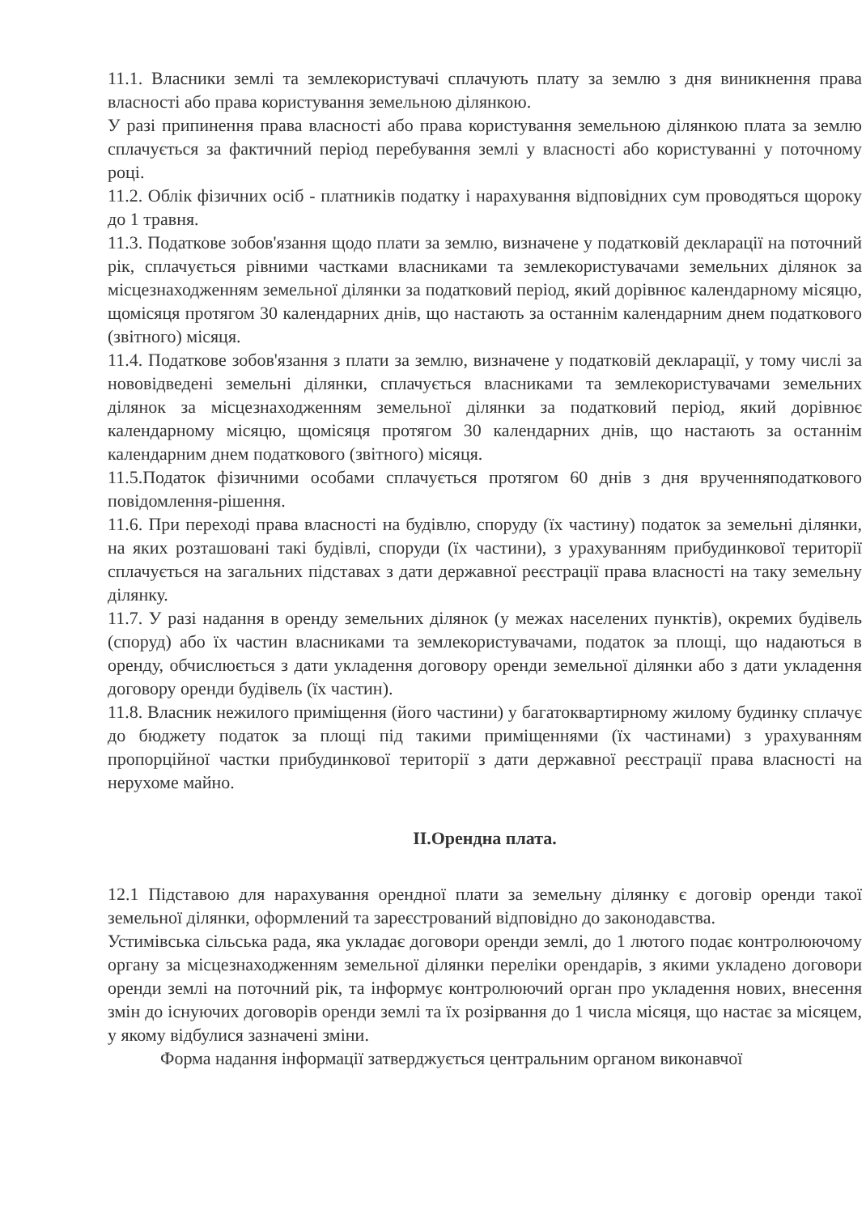11.1. Власники землі та землекористувачі сплачують плату за землю з дня виникнення права власності або права користування земельною ділянкою.
У разі припинення права власності або права користування земельною ділянкою плата за землю сплачується за фактичний період перебування землі у власності або користуванні у поточному році.
11.2. Облік фізичних осіб - платників податку і нарахування відповідних сум проводяться щороку до 1 травня.
11.3. Податкове зобов'язання щодо плати за землю, визначене у податковій декларації на поточний рік, сплачується рівними частками власниками та землекористувачами земельних ділянок за місцезнаходженням земельної ділянки за податковий період, який дорівнює календарному місяцю, щомісяця протягом 30 календарних днів, що настають за останнім календарним днем податкового (звітного) місяця.
11.4. Податкове зобов'язання з плати за землю, визначене у податковій декларації, у тому числі за нововідведені земельні ділянки, сплачується власниками та землекористувачами земельних ділянок за місцезнаходженням земельної ділянки за податковий період, який дорівнює календарному місяцю, щомісяця протягом 30 календарних днів, що настають за останнім календарним днем податкового (звітного) місяця.
11.5.Податок фізичними особами сплачується протягом 60 днів з дня врученняподаткового повідомлення-рішення.
11.6. При переході права власності на будівлю, споруду (їх частину) податок за земельні ділянки, на яких розташовані такі будівлі, споруди (їх частини), з урахуванням прибудинкової території сплачується на загальних підставах з дати державної реєстрації права власності на таку земельну ділянку.
11.7. У разі надання в оренду земельних ділянок (у межах населених пунктів), окремих будівель (споруд) або їх частин власниками та землекористувачами, податок за площі, що надаються в оренду, обчислюється з дати укладення договору оренди земельної ділянки або з дати укладення договору оренди будівель (їх частин).
11.8. Власник нежилого приміщення (його частини) у багатоквартирному жилому будинку сплачує до бюджету податок за площі під такими приміщеннями (їх частинами) з урахуванням пропорційної частки прибудинкової території з дати державної реєстрації права власності на нерухоме майно.
II.Орендна плата.
12.1 Підставою для нарахування орендної плати за земельну ділянку є договір оренди такої земельної ділянки, оформлений та зареєстрований відповідно до законодавства.
Устимівська сільська рада, яка укладає договори оренди землі, до 1 лютого подає контролюючому органу за місцезнаходженням земельної ділянки переліки орендарів, з якими укладено договори оренди землі на поточний рік, та інформує контролюючий орган про укладення нових, внесення змін до існуючих договорів оренди землі та їх розірвання до 1 числа місяця, що настає за місяцем, у якому відбулися зазначені зміни.
Форма надання інформації затверджується центральним органом виконавчої